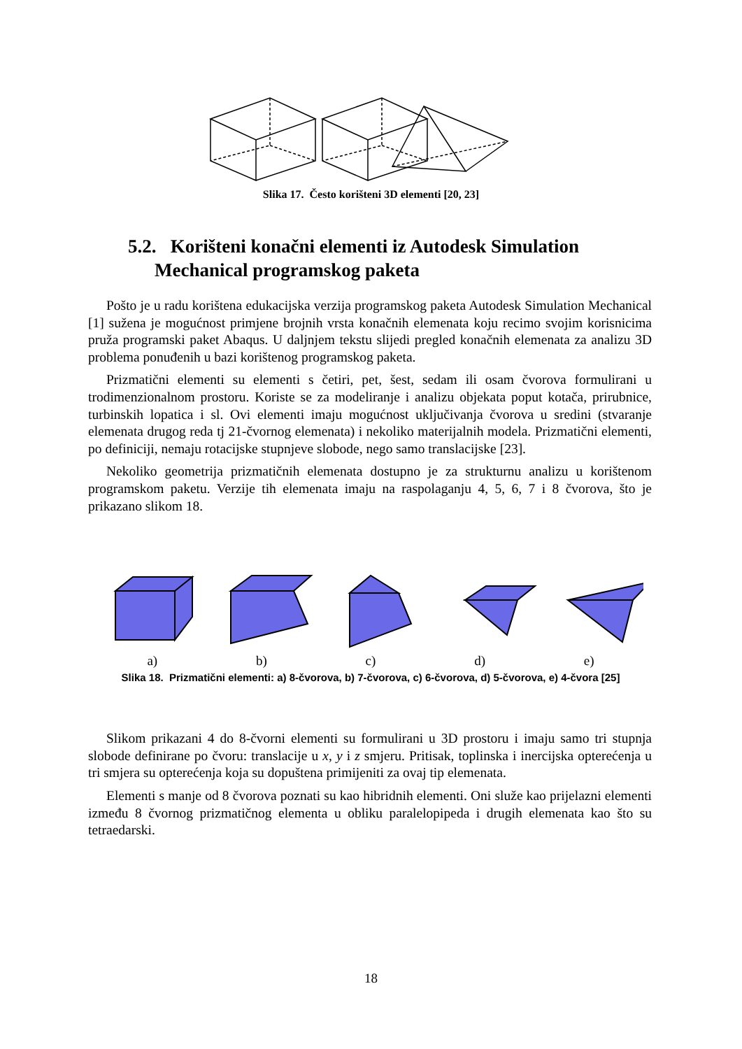Slika 17. Često korišteni 3D elementi [20, 23]
5.2. Korišteni konačni elementi iz Autodesk Simulation
Mechanical programskog paketa
Pošto je u radu korištena edukacijska verzija programskog paketa Autodesk Simulation Mechanical [1] sužena je mogućnost primjene brojnih vrsta konačnih elemenata koju recimo svojim korisnicima pruža programski paket Abaqus. U daljnjem tekstu slijedi pregled konačnih elemenata za analizu 3D problema ponuđenih u bazi korištenog programskog paketa.
Prizmatični elementi su elementi s četiri, pet, šest, sedam ili osam čvorova formulirani u trodimenzionalnom prostoru. Koriste se za modeliranje i analizu objekata poput kotača, prirubnice, turbinskih lopatica i sl. Ovi elementi imaju mogućnost uključivanja čvorova u sredini (stvaranje elemenata drugog reda tj 21-čvornog elemenata) i nekoliko materijalnih modela. Prizmatični elementi, po definiciji, nemaju rotacijske stupnjeve slobode, nego samo translacijske [23].
Nekoliko geometrija prizmatičnih elemenata dostupno je za strukturnu analizu u korištenom programskom paketu. Verzije tih elemenata imaju na raspolaganju 4, 5, 6, 7 i 8 čvorova, što je prikazano slikom 18.
Slikom prikazani 4 do 8-čvorni elementi su formulirani u 3D prostoru i imaju samo tri stupnja slobode definirane po čvoru: translacije u x, y i z smjeru. Pritisak, toplinska i inercijska opterećenja u tri smjera su opterećenja koja su dopuštena primijeniti za ovaj tip elemenata.
Elementi s manje od 8 čvorova poznati su kao hibridnih elementi. Oni služe kao prijelazni elementi između 8 čvornog prizmatičnog elementa u obliku paralelopipeda i drugih elemenata kao što su tetraedarski.
a) b) c) d) e)
Slika 18. Prizmatični elementi: a) 8-čvorova, b) 7-čvorova, c) 6-čvorova, d) 5-čvorova, e) 4-čvora [25]
18